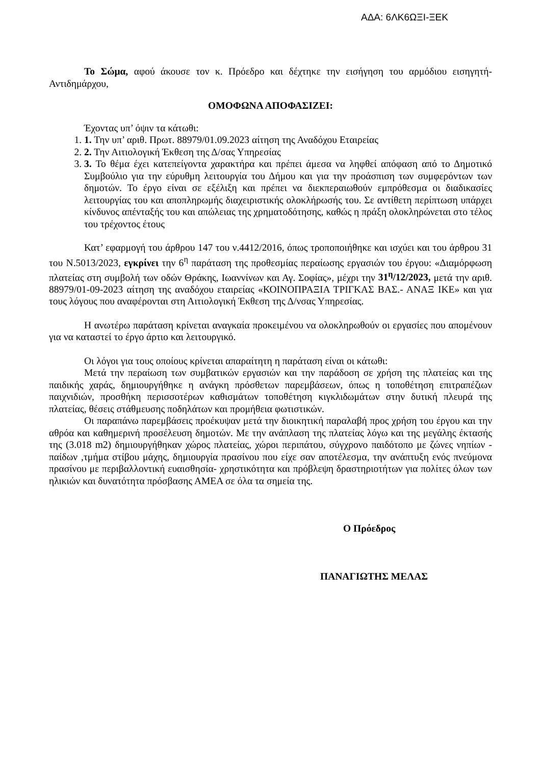ΑΔΑ: 6ΛΚ6ΩΞΙ-ΞΕΚ
Το Σώμα, αφού άκουσε τον κ. Πρόεδρο και δέχτηκε την εισήγηση του αρμόδιου εισηγητή-Αντιδημάρχου,
ΟΜΟΦΩΝΑ ΑΠΟΦΑΣΙΖΕΙ:
Έχοντας υπ’ όψιν τα κάτωθι:
1. 1. Την υπ’ αριθ. Πρωτ. 88979/01.09.2023 αίτηση της Αναδόχου Εταιρείας
2. 2. Την Αιτιολογική Έκθεση της Δ/σας Υπηρεσίας
3. 3. Το θέμα έχει κατεπείγοντα χαρακτήρα και πρέπει άμεσα να ληφθεί απόφαση από το Δημοτικό Συμβούλιο για την εύρυθμη λειτουργία του Δήμου και για την προάσπιση των συμφερόντων των δημοτών. Το έργο είναι σε εξέλιξη και πρέπει να διεκπεραιωθούν εμπρόθεσμα οι διαδικασίες λειτουργίας του και αποπληρωμής διαχειριστικής ολοκλήρωσής του. Σε αντίθετη περίπτωση υπάρχει κίνδυνος απένταξής του και απώλειας της χρηματοδότησης, καθώς η πράξη ολοκληρώνεται στο τέλος του τρέχοντος έτους
Κατ’ εφαρμογή του άρθρου 147 του ν.4412/2016, όπως τροποποιήθηκε και ισχύει και του άρθρου 31 του Ν.5013/2023, εγκρίνει την 6<sup>η</sup> παράταση της προθεσμίας περαίωσης εργασιών του έργου: «Διαμόρφωση πλατείας στη συμβολή των οδών Θράκης, Ιωαννίνων και Αγ. Σοφίας», μέχρι την 31<sup>η</sup>/12/2023, μετά την αριθ. 88979/01-09-2023 αίτηση της αναδόχου εταιρείας «ΚΟΙΝΟΠΡΑΞΙΑ ΤΡΙΓΚΑΣ ΒΑΣ.- ΑΝΑΞ ΙΚΕ» και για τους λόγους που αναφέρονται στη Αιτιολογική Έκθεση της Δ/νσας Υπηρεσίας.
Η ανωτέρω παράταση κρίνεται αναγκαία προκειμένου να ολοκληρωθούν οι εργασίες που απομένουν για να καταστεί το έργο άρτιο και λειτουργικό.
Οι λόγοι για τους οποίους κρίνεται απαραίτητη η παράταση είναι οι κάτωθι:
Μετά την περαίωση των συμβατικών εργασιών και την παράδοση σε χρήση της πλατείας και της παιδικής χαράς, δημιουργήθηκε η ανάγκη πρόσθετων παρεμβάσεων, όπως η τοποθέτηση επιτραπέζιων παιχνιδιών, προσθήκη περισσοτέρων καθισμάτων τοποθέτηση κιγκλιδωμάτων στην δυτική πλευρά της πλατείας, θέσεις στάθμευσης ποδηλάτων και προμήθεια φωτιστικών.
Οι παραπάνω παρεμβάσεις προέκυψαν μετά την διοικητική παραλαβή προς χρήση του έργου και την αθρόα και καθημερινή προσέλευση δημοτών. Με την ανάπλαση της πλατείας λόγω και της μεγάλης έκτασής της (3.018 m2) δημιουργήθηκαν χώρος πλατείας, χώροι περιπάτου, σύγχρονο παιδότοπο με ζώνες νηπίων - παίδων ,τμήμα στίβου μάχης, δημιουργία πρασίνου που είχε σαν αποτέλεσμα, την ανάπτυξη ενός πνεύμονα πρασίνου με περιβαλλοντική ευαισθησία- χρηστικότητα και πρόβλεψη δραστηριοτήτων για πολίτες όλων των ηλικιών και δυνατότητα πρόσβασης ΑΜΕΑ σε όλα τα σημεία της.
Ο Πρόεδρος
ΠΑΝΑΓΙΩΤΗΣ ΜΕΛΑΣ